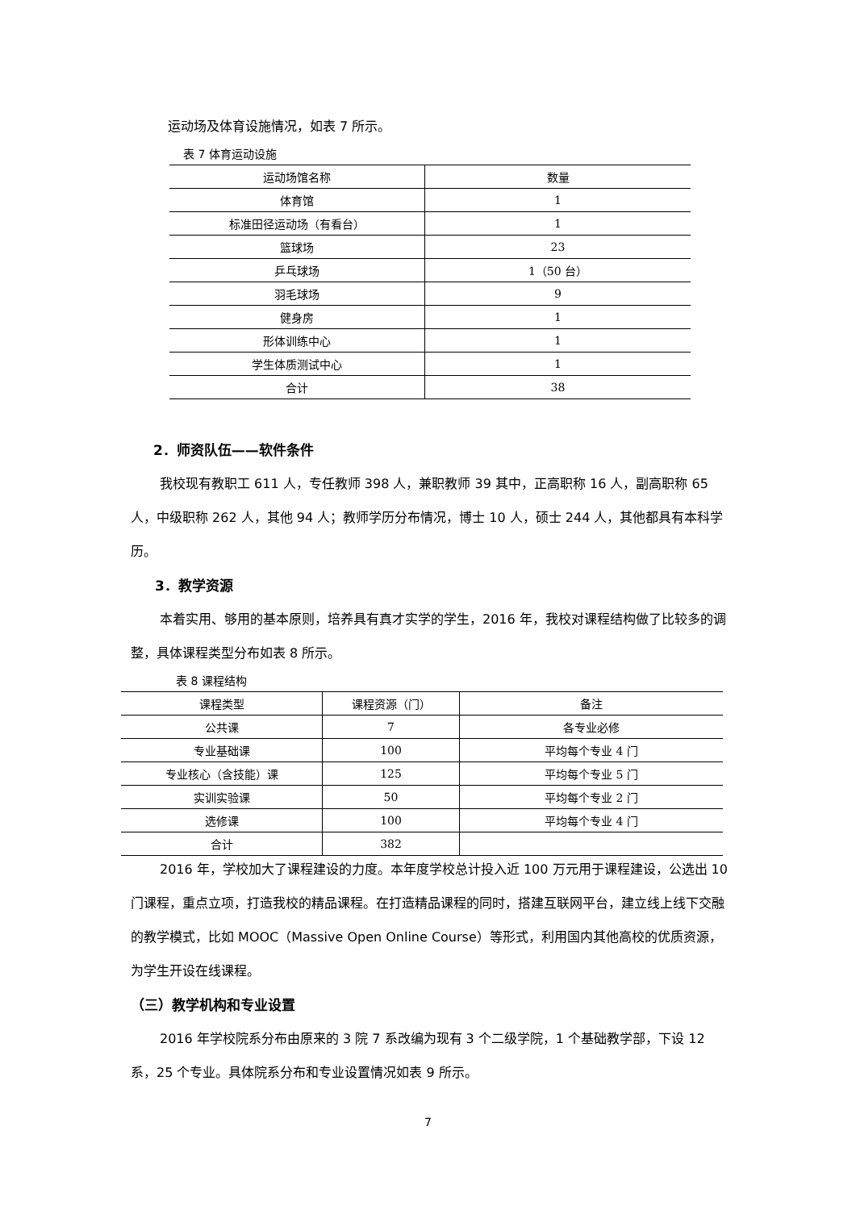运动场及体育设施情况，如表 7 所示。
表 7 体育运动设施
| 运动场馆名称 | 数量 |
| 体育馆 | 1 |
| 标准田径运动场（有看台） | 1 |
| 篮球场 | 23 |
| 乒乓球场 | 1（50 台） |
| 羽毛球场 | 9 |
| 健身房 | 1 |
| 形体训练中心 | 1 |
| 学生体质测试中心 | 1 |
| 合计 | 38 |
2．师资队伍——软件条件
我校现有教职工 611 人，专任教师 398 人，兼职教师 39 其中，正高职称 16 人，副高职称 65 人，中级职称 262 人，其他 94 人；教师学历分布情况，博士 10 人，硕士 244 人，其他都具有本科学历。
3．教学资源
本着实用、够用的基本原则，培养具有真才实学的学生，2016 年，我校对课程结构做了比较多的调整，具体课程类型分布如表 8 所示。
表 8 课程结构
| 课程类型 | 课程资源（门） | 备注 |
| 公共课 | 7 | 各专业必修 |
| 专业基础课 | 100 | 平均每个专业 4 门 |
| 专业核心（含技能）课 | 125 | 平均每个专业 5 门 |
| 实训实验课 | 50 | 平均每个专业 2 门 |
| 选修课 | 100 | 平均每个专业 4 门 |
| 合计 | 382 | |
2016 年，学校加大了课程建设的力度。本年度学校总计投入近 100 万元用于课程建设，公选出 10 门课程，重点立项，打造我校的精品课程。在打造精品课程的同时，搭建互联网平台，建立线上线下交融的教学模式，比如 MOOC（Massive Open Online Course）等形式，利用国内其他高校的优质资源，为学生开设在线课程。
（三）教学机构和专业设置
2016 年学校院系分布由原来的 3 院 7 系改编为现有 3 个二级学院，1 个基础教学部，下设 12 系，25 个专业。具体院系分布和专业设置情况如表 9 所示。
7